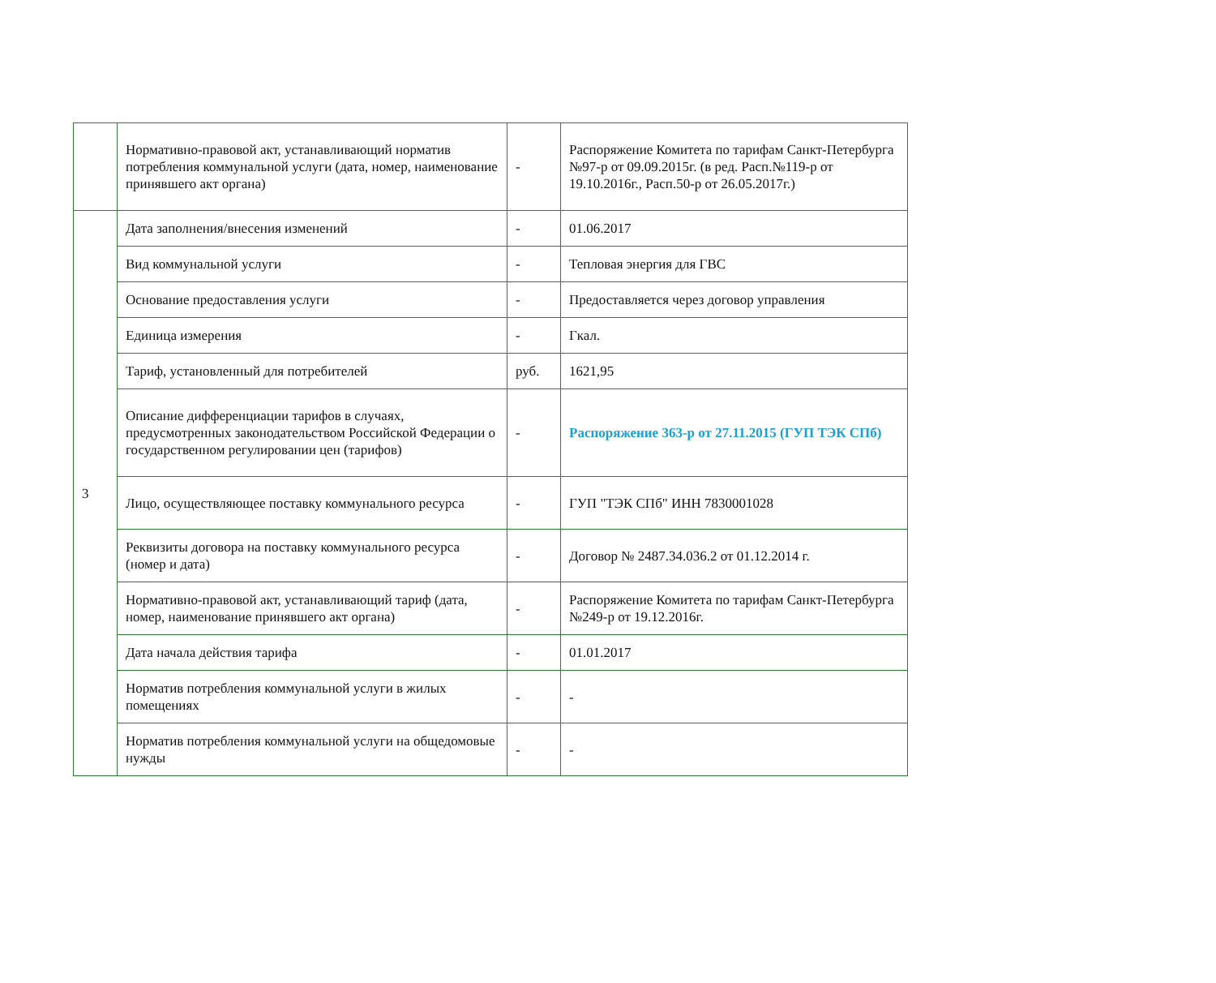| | Нормативно-правовой акт, устанавливающий норматив потребления коммунальной услуги (дата, номер, наименование принявшего акт органа) | - | Распоряжение Комитета по тарифам Санкт-Петербурга №97-р от 09.09.2015г. (в ред. Расп.№119-р от 19.10.2016г., Расп.50-р от 26.05.2017г.) |
| 3 | Дата заполнения/внесения изменений | - | 01.06.2017 |
| | Вид коммунальной услуги | - | Тепловая энергия для ГВС |
| | Основание предоставления услуги | - | Предоставляется через договор управления |
| | Единица измерения | - | Гкал. |
| | Тариф, установленный для потребителей | руб. | 1621,95 |
| | Описание дифференциации тарифов в случаях, предусмотренных законодательством Российской Федерации о государственном регулировании цен (тарифов) | - | Распоряжение 363-р от 27.11.2015 (ГУП ТЭК СПб) |
| | Лицо, осуществляющее поставку коммунального ресурса | - | ГУП "ТЭК СПб" ИНН 7830001028 |
| | Реквизиты договора на поставку коммунального ресурса (номер и дата) | - | Договор № 2487.34.036.2 от 01.12.2014 г. |
| | Нормативно-правовой акт, устанавливающий тариф (дата, номер, наименование принявшего акт органа) | - | Распоряжение Комитета по тарифам Санкт-Петербурга №249-р от 19.12.2016г. |
| | Дата начала действия тарифа | - | 01.01.2017 |
| | Норматив потребления коммунальной услуги в жилых помещениях | - | - |
| | Норматив потребления коммунальной услуги на общедомовые нужды | - | - |